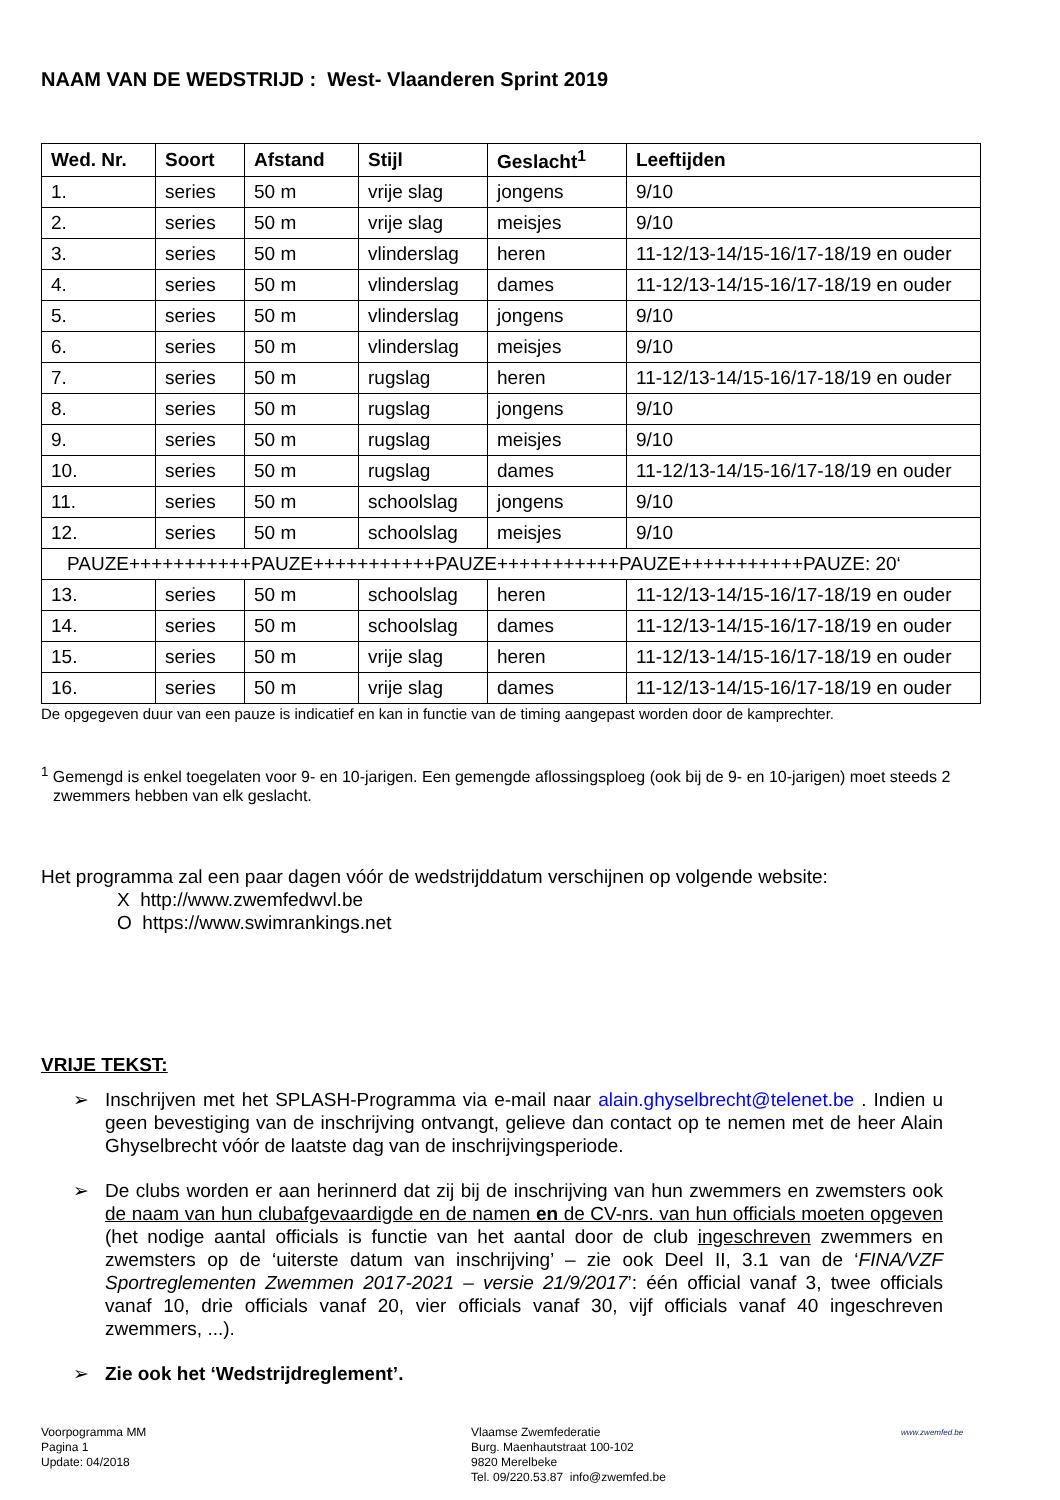NAAM VAN DE WEDSTRIJD : West- Vlaanderen Sprint 2019
| Wed. Nr. | Soort | Afstand | Stijl | Geslacht<sup>1</sup> | Leeftijden |
| --- | --- | --- | --- | --- | --- |
| 1. | series | 50 m | vrije slag | jongens | 9/10 |
| 2. | series | 50 m | vrije slag | meisjes | 9/10 |
| 3. | series | 50 m | vlinderslag | heren | 11-12/13-14/15-16/17-18/19 en ouder |
| 4. | series | 50 m | vlinderslag | dames | 11-12/13-14/15-16/17-18/19 en ouder |
| 5. | series | 50 m | vlinderslag | jongens | 9/10 |
| 6. | series | 50 m | vlinderslag | meisjes | 9/10 |
| 7. | series | 50 m | rugslag | heren | 11-12/13-14/15-16/17-18/19 en ouder |
| 8. | series | 50 m | rugslag | jongens | 9/10 |
| 9. | series | 50 m | rugslag | meisjes | 9/10 |
| 10. | series | 50 m | rugslag | dames | 11-12/13-14/15-16/17-18/19 en ouder |
| 11. | series | 50 m | schoolslag | jongens | 9/10 |
| 12. | series | 50 m | schoolslag | meisjes | 9/10 |
| PAUZE+++++++++++PAUZE+++++++++++PAUZE+++++++++++PAUZE+++++++++++PAUZE: 20‘ | | | | | |
| 13. | series | 50 m | schoolslag | heren | 11-12/13-14/15-16/17-18/19 en ouder |
| 14. | series | 50 m | schoolslag | dames | 11-12/13-14/15-16/17-18/19 en ouder |
| 15. | series | 50 m | vrije slag | heren | 11-12/13-14/15-16/17-18/19 en ouder |
| 16. | series | 50 m | vrije slag | dames | 11-12/13-14/15-16/17-18/19 en ouder |
De opgegeven duur van een pauze is indicatief en kan in functie van de timing aangepast worden door de kamprechter.
<sup>1</sup> Gemengd is enkel toegelaten voor 9- en 10-jarigen. Een gemengde aflossingsploeg (ook bij de 9- en 10-jarigen) moet steeds 2 zwemmers hebben van elk geslacht.
Het programma zal een paar dagen vóór de wedstrijddatum verschijnen op volgende website:
X http://www.zwemfedwvl.be
O https://www.swimrankings.net
VRIJE TEKST:
➢ Inschrijven met het SPLASH-Programma via e-mail naar alain.ghyselbrecht@telenet.be . Indien u geen bevestiging van de inschrijving ontvangt, gelieve dan contact op te nemen met de heer Alain Ghyselbrecht vóór de laatste dag van de inschrijvingsperiode.
➢ De clubs worden er aan herinnerd dat zij bij de inschrijving van hun zwemmers en zwemsters ook de naam van hun clubafgevaardigde en de namen en de CV-nrs. van hun officials moeten opgeven (het nodige aantal officials is functie van het aantal door de club ingeschreven zwemmers en zwemsters op de ‘uiterste datum van inschrijving’ – zie ook Deel II, 3.1 van de ‘FINA/VZF Sportreglementen Zwemmen 2017-2021 – versie 21/9/2017’: één official vanaf 3, twee officials vanaf 10, drie officials vanaf 20, vier officials vanaf 30, vijf officials vanaf 40 ingeschreven zwemmers, ...).
➢ Zie ook het ‘Wedstrijdreglement’.
Voorpogramma MM
Pagina 1
Update: 04/2018
Vlaamse Zwemfederatie
Burg. Maenhautstraat 100-102
9820 Merelbeke
Tel. 09/220.53.87 info@zwemfed.be
www.zwemfed.be